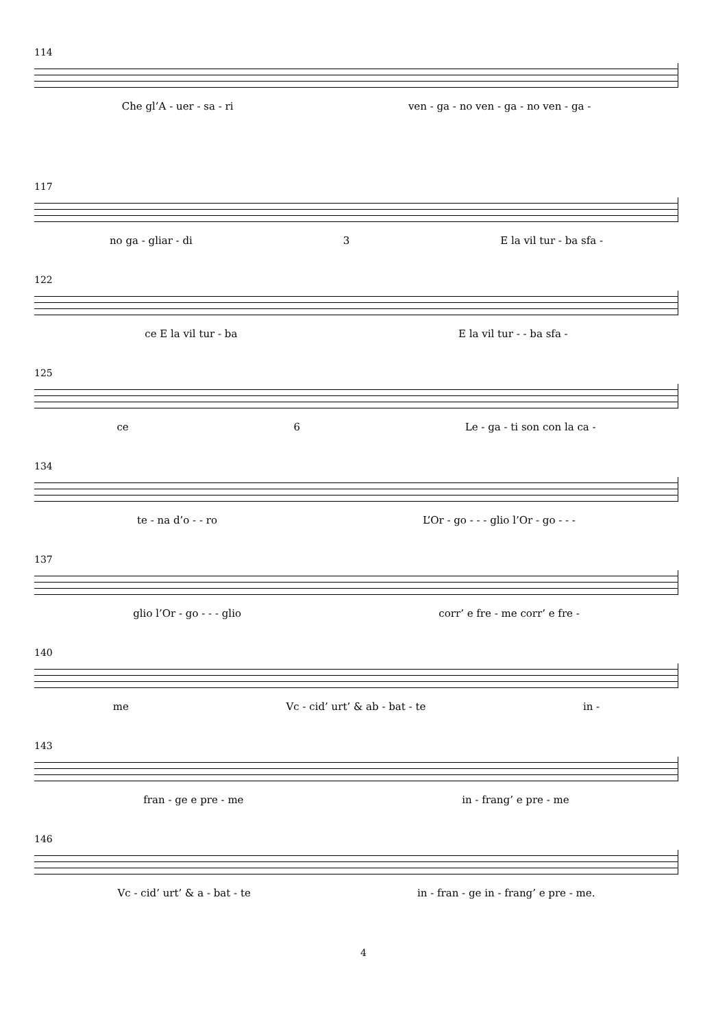114
Che gl’A - uer - sa - ri ven - ga - no ven - ga - no ven - ga -
117
no ga - gliar - di 3 E la vil tur - ba sfa -
122
ce E la vil tur - ba E la vil tur - - ba sfa -
125
ce 6 Le - ga - ti son con la ca -
134
te - na d’o - - ro L’Or - go - - - glio l’Or - go - - -
137
glio l’Or - go - - - glio corr’ e fre - me corr’ e fre -
140
me Vc - cid’ urt’ & ab - bat - te in -
143
fran - ge e pre - me in - frang’ e pre - me
146
Vc - cid’ urt’ & a - bat - te in - fran - ge in - frang’ e pre - me.
4